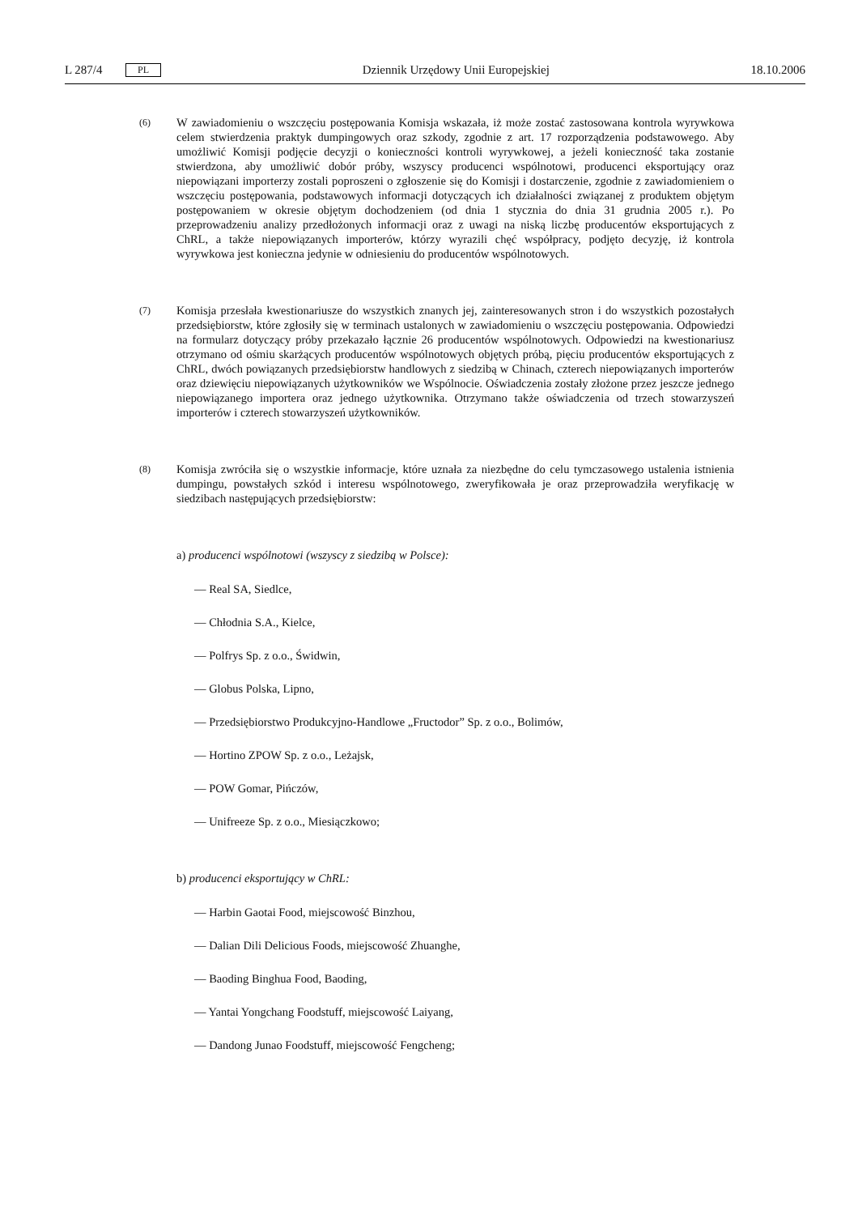L 287/4 PL Dziennik Urzędowy Unii Europejskiej 18.10.2006
(6)
W zawiadomieniu o wszczęciu postępowania Komisja wskazała, iż może zostać zastosowana kontrola wyrywkowa celem stwierdzenia praktyk dumpingowych oraz szkody, zgodnie z art. 17 rozporządzenia podstawowego. Aby umożliwić Komisji podjęcie decyzji o konieczności kontroli wyrywkowej, a jeżeli konieczność taka zostanie stwierdzona, aby umożliwić dobór próby, wszyscy producenci wspólnotowi, producenci eksportujący oraz niepowiązani importerzy zostali poproszeni o zgłoszenie się do Komisji i dostarczenie, zgodnie z zawiadomieniem o wszczęciu postępowania, podstawowych informacji dotyczących ich działalności związanej z produktem objętym postępowaniem w okresie objętym dochodzeniem (od dnia 1 stycznia do dnia 31 grudnia 2005 r.). Po przeprowadzeniu analizy przedłożonych informacji oraz z uwagi na niską liczbę producentów eksportujących z ChRL, a także niepowiązanych importerów, którzy wyrazili chęć współpracy, podjęto decyzję, iż kontrola wyrywkowa jest konieczna jedynie w odniesieniu do producentów wspólnotowych.
(7)
Komisja przesłała kwestionariusze do wszystkich znanych jej, zainteresowanych stron i do wszystkich pozostałych przedsiębiorstw, które zgłosiły się w terminach ustalonych w zawiadomieniu o wszczęciu postępowania. Odpowiedzi na formularz dotyczący próby przekazało łącznie 26 producentów wspólnotowych. Odpowiedzi na kwestionariusz otrzymano od ośmiu skarżących producentów wspólnotowych objętych próbą, pięciu producentów eksportujących z ChRL, dwóch powiązanych przedsiębiorstw handlowych z siedzibą w Chinach, czterech niepowiązanych importerów oraz dziewięciu niepowiązanych użytkowników we Wspólnocie. Oświadczenia zostały złożone przez jeszcze jednego niepowiązanego importera oraz jednego użytkownika. Otrzymano także oświadczenia od trzech stowarzyszeń importerów i czterech stowarzyszeń użytkowników.
(8)
Komisja zwróciła się o wszystkie informacje, które uznała za niezbędne do celu tymczasowego ustalenia istnienia dumpingu, powstałych szkód i interesu wspólnotowego, zweryfikowała je oraz przeprowadziła weryfikację w siedzibach następujących przedsiębiorstw:
a) producenci wspólnotowi (wszyscy z siedzibą w Polsce):
— Real SA, Siedlce,
— Chłodnia S.A., Kielce,
— Polfrys Sp. z o.o., Świdwin,
— Globus Polska, Lipno,
— Przedsiębiorstwo Produkcyjno-Handlowe „Fructodor” Sp. z o.o., Bolimów,
— Hortino ZPOW Sp. z o.o., Leżajsk,
— POW Gomar, Pińczów,
— Unifreeze Sp. z o.o., Miesiączkowo;
b) producenci eksportujący w ChRL:
— Harbin Gaotai Food, miejscowość Binzhou,
— Dalian Dili Delicious Foods, miejscowość Zhuanghe,
— Baoding Binghua Food, Baoding,
— Yantai Yongchang Foodstuff, miejscowość Laiyang,
— Dandong Junao Foodstuff, miejscowość Fengcheng;